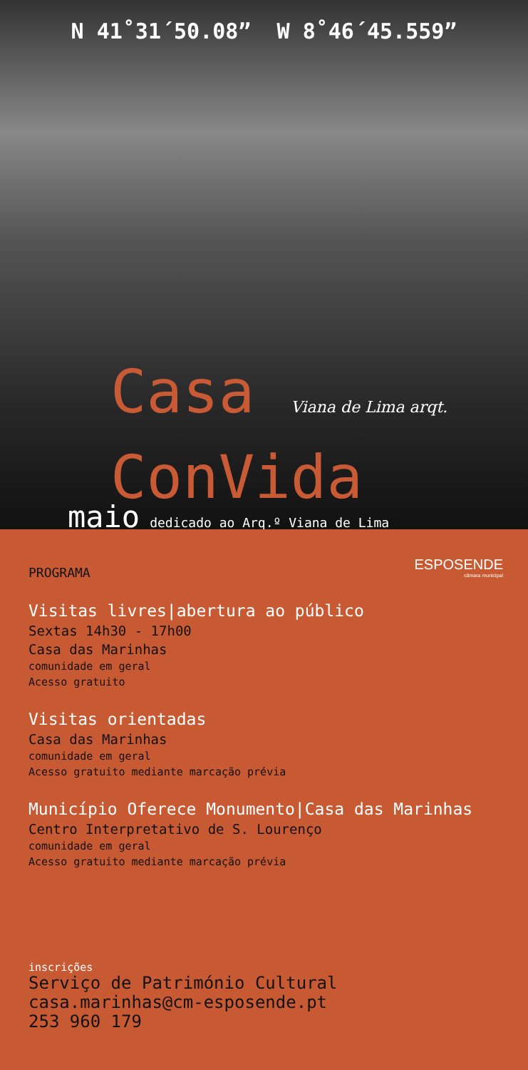N 41˚31´50.08” W 8˚46´45.559”
Casa Viana de Lima arqt.
ConVida
maio dedicado ao Arq.º Viana de Lima
ESPOSENDE
câmara municipal
PROGRAMA
Visitas livres|abertura ao público
Sextas 14h30 - 17h00
Casa das Marinhas
comunidade em geral
Acesso gratuito
Visitas orientadas
Casa das Marinhas
comunidade em geral
Acesso gratuito mediante marcação prévia
Município Oferece Monumento|Casa das Marinhas
Centro Interpretativo de S. Lourenço
comunidade em geral
Acesso gratuito mediante marcação prévia
inscrições
Serviço de Património Cultural
casa.marinhas@cm-esposende.pt
253 960 179